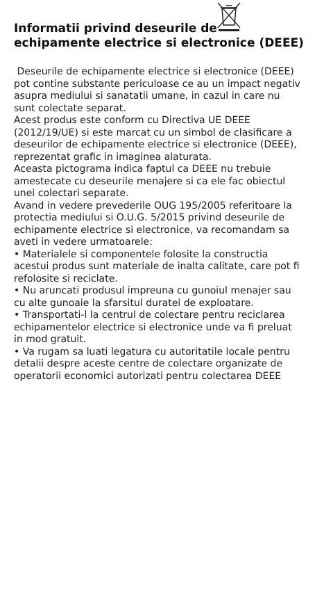Informatii privind deseurile de
echipamente electrice si electronice (DEEE)
Deseurile de echipamente electrice si electronice (DEEE) pot contine substante periculoase ce au un impact negativ asupra mediului si sanatatii umane, in cazul in care nu sunt colectate separat.
Acest produs este conform cu Directiva UE DEEE (2012/19/UE) si este marcat cu un simbol de clasificare a deseurilor de echipamente electrice si electronice (DEEE), reprezentat grafic in imaginea alaturata.
Aceasta pictograma indica faptul ca DEEE nu trebuie amestecate cu deseurile menajere si ca ele fac obiectul unei colectari separate.
Avand in vedere prevederile OUG 195/2005 referitoare la protectia mediului si O.U.G. 5/2015 privind deseurile de echipamente electrice si electronice, va recomandam sa aveti in vedere urmatoarele:
• Materialele si componentele folosite la constructia acestui produs sunt materiale de inalta calitate, care pot fi refolosite si reciclate.
• Nu aruncati produsul impreuna cu gunoiul menajer sau cu alte gunoaie la sfarsitul duratei de exploatare.
• Transportati-l la centrul de colectare pentru reciclarea echipamentelor electrice si electronice unde va fi preluat in mod gratuit.
• Va rugam sa luati legatura cu autoritatile locale pentru detalii despre aceste centre de colectare organizate de operatorii economici autorizati pentru colectarea DEEE